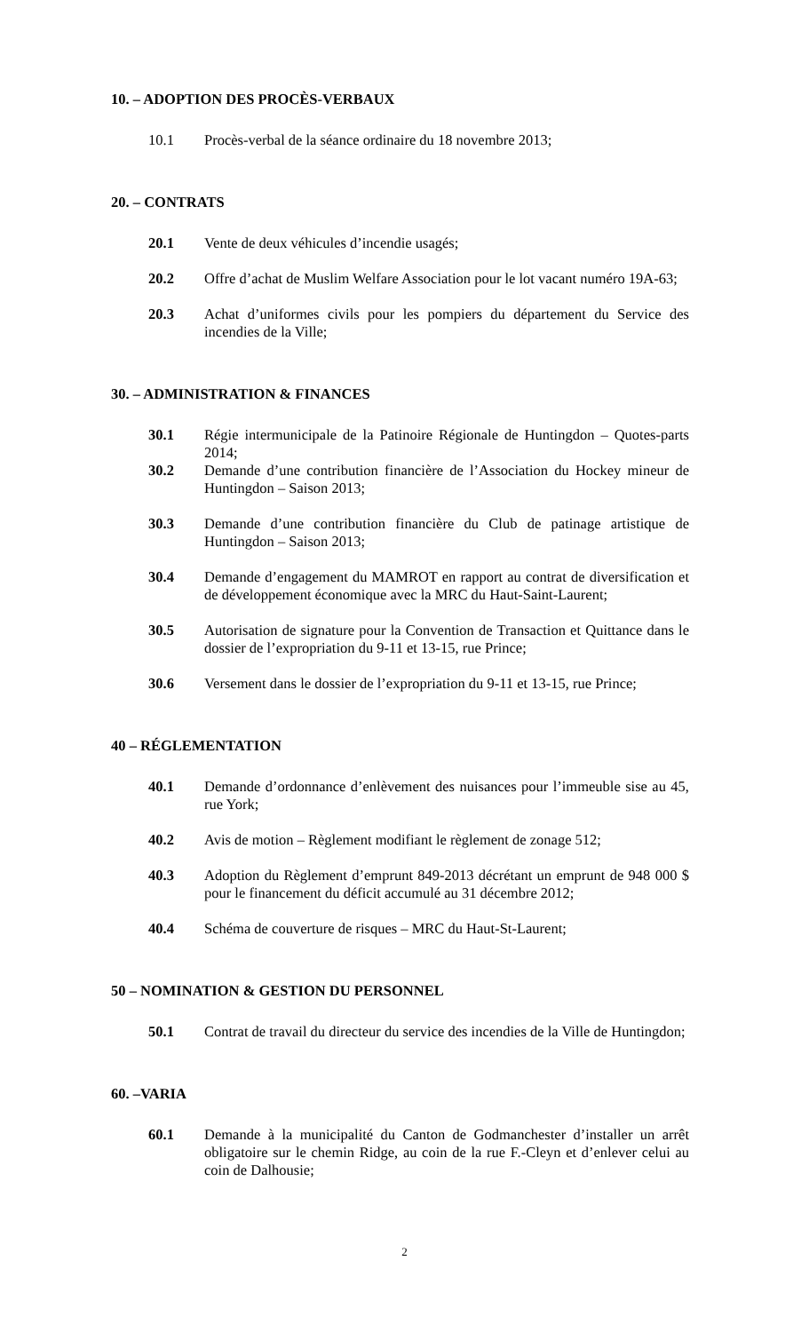10. – ADOPTION DES PROCÈS-VERBAUX
10.1 Procès-verbal de la séance ordinaire du 18 novembre 2013;
20. – CONTRATS
20.1 Vente de deux véhicules d’incendie usagés;
20.2 Offre d’achat de Muslim Welfare Association pour le lot vacant numéro 19A-63;
20.3 Achat d’uniformes civils pour les pompiers du département du Service des incendies de la Ville;
30. – ADMINISTRATION & FINANCES
30.1 Régie intermunicipale de la Patinoire Régionale de Huntingdon – Quotes-parts 2014;
30.2 Demande d’une contribution financière de l’Association du Hockey mineur de Huntingdon – Saison 2013;
30.3 Demande d’une contribution financière du Club de patinage artistique de Huntingdon – Saison 2013;
30.4 Demande d’engagement du MAMROT en rapport au contrat de diversification et de développement économique avec la MRC du Haut-Saint-Laurent;
30.5 Autorisation de signature pour la Convention de Transaction et Quittance dans le dossier de l’expropriation du 9-11 et 13-15, rue Prince;
30.6 Versement dans le dossier de l’expropriation du 9-11 et 13-15, rue Prince;
40 – RÉGLEMENTATION
40.1 Demande d’ordonnance d’enlèvement des nuisances pour l’immeuble sise au 45, rue York;
40.2 Avis de motion – Règlement modifiant le règlement de zonage 512;
40.3 Adoption du Règlement d’emprunt 849-2013 décrétant un emprunt de 948 000 $ pour le financement du déficit accumulé au 31 décembre 2012;
40.4 Schéma de couverture de risques – MRC du Haut-St-Laurent;
50 – NOMINATION & GESTION DU PERSONNEL
50.1 Contrat de travail du directeur du service des incendies de la Ville de Huntingdon;
60. –VARIA
60.1 Demande à la municipalité du Canton de Godmanchester d’installer un arrêt obligatoire sur le chemin Ridge, au coin de la rue F.-Cleyn et d’enlever celui au coin de Dalhousie;
2